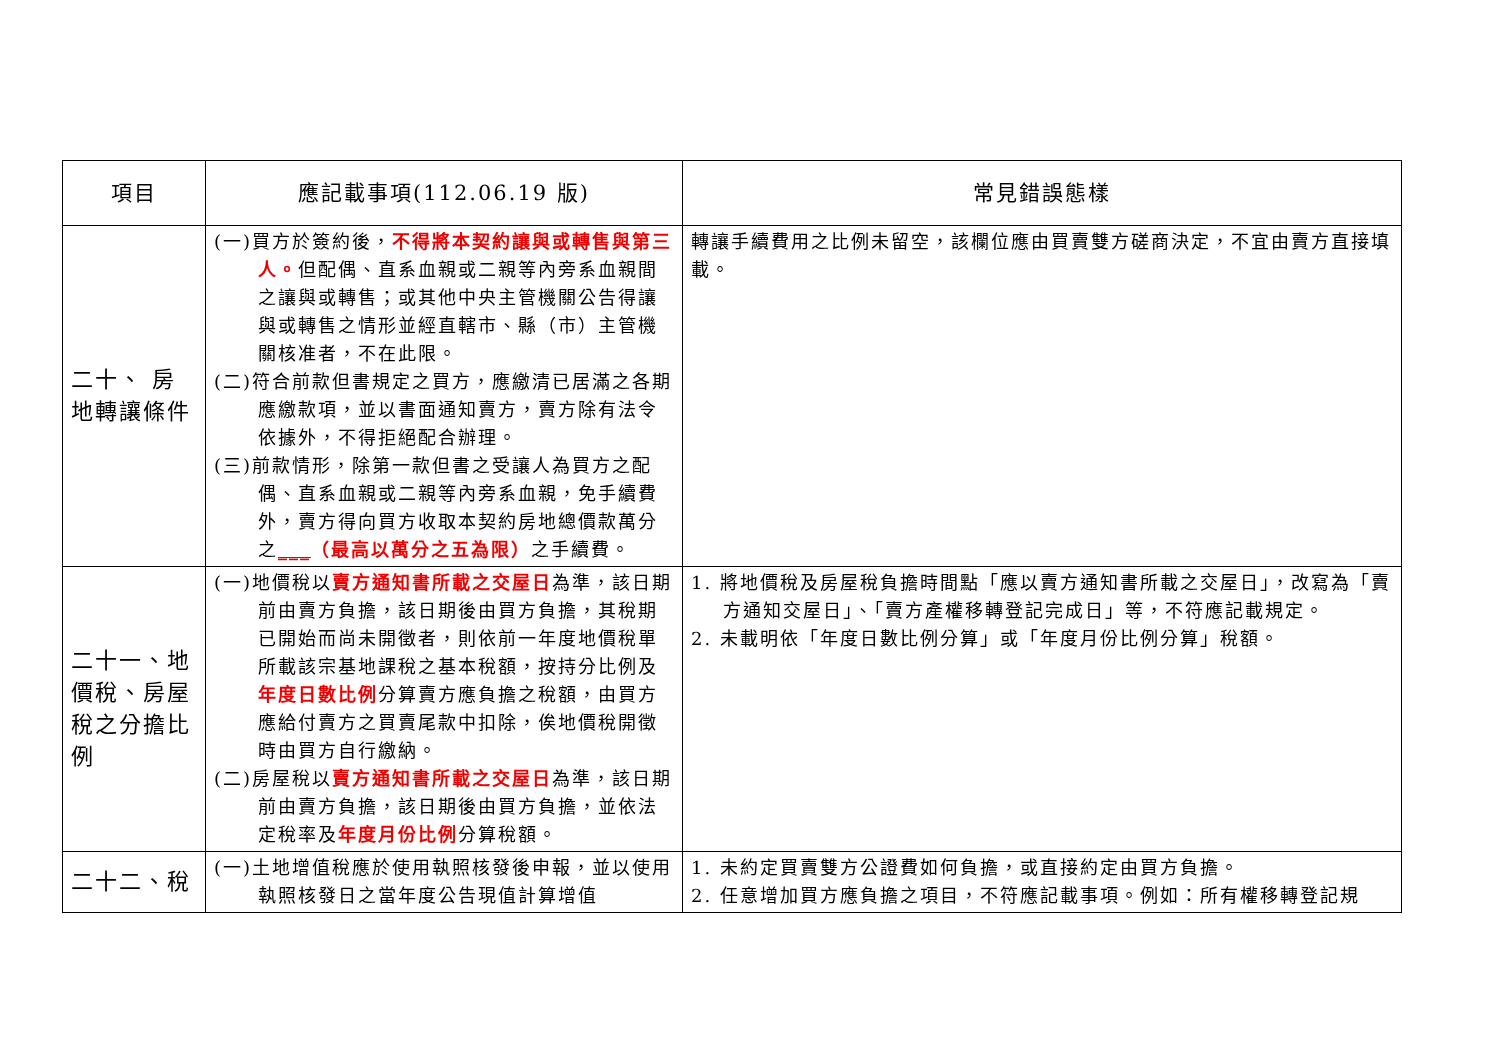| 項目 | 應記載事項(112.06.19 版) | 常見錯誤態樣 |
| --- | --- | --- |
| 二十、 房地轉讓條件 | (一)買方於簽約後， 不得將本契約讓與或轉售與第三人。 但配偶、直系血親或二親等內旁系血親間之讓與或轉售；或其他中央主管機關公告得讓與或轉售之情形並經直轄市、縣（市）主管機關核准者，不在此限。 (二)符合前款但書規定之買方，應繳清已居滿之各期應繳款項，並以書面通知賣方，賣方除有法令依據外，不得拒絕配合辦理。 (三)前款情形，除第一款但書之受讓人為買方之配偶、直系血親或二親等內旁系血親，免手續費外，賣方得向買方收取本契約房地總價款萬分之 ___ （最高以萬分之五為限） 之手續費。 | 轉讓手續費用之比例未留空，該欄位應由買賣雙方磋商決定，不宜由賣方直接填載。 |
| 二十一、地價稅、房屋稅之分擔比例 | (一)地價稅以 賣方通知書所載之交屋日 為準，該日期前由賣方負擔，該日期後由買方負擔，其稅期已開始而尚未開徵者，則依前一年度地價稅單所載該宗基地課稅之基本稅額，按持分比例及 年度日數比例 分算賣方應負擔之稅額，由買方應給付賣方之買賣尾款中扣除，俟地價稅開徵時由買方自行繳納。 (二)房屋稅以 賣方通知書所載之交屋日 為準，該日期前由賣方負擔，該日期後由買方負擔，並依法定稅率及 年度月份比例 分算稅額。 | 1. 將地價稅及房屋稅負擔時間點「應以賣方通知書所載之交屋日」，改寫為「賣方通知交屋日」、「賣方產權移轉登記完成日」等，不符應記載規定。 2. 未載明依「年度日數比例分算」或「年度月份比例分算」稅額。 |
| 二十二、稅 | (一)土地增值稅應於使用執照核發後申報，並以使用執照核發日之當年度公告現值計算增值 | 1. 未約定買賣雙方公證費如何負擔，或直接約定由買方負擔。 2. 任意增加買方應負擔之項目，不符應記載事項。例如：所有權移轉登記規 |